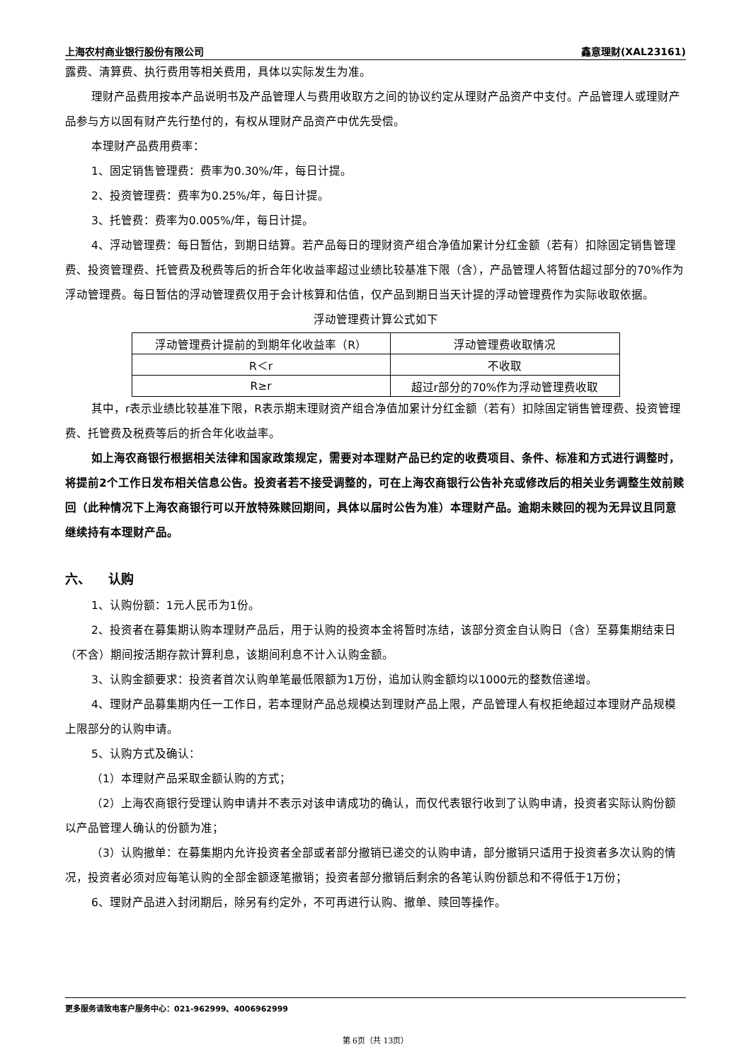上海农村商业银行股份有限公司 鑫意理财(XAL23161)
露费、清算费、执行费用等相关费用，具体以实际发生为准。
理财产品费用按本产品说明书及产品管理人与费用收取方之间的协议约定从理财产品资产中支付。产品管理人或理财产品参与方以固有财产先行垫付的，有权从理财产品资产中优先受偿。
本理财产品费用费率：
1、固定销售管理费：费率为0.30%/年，每日计提。
2、投资管理费：费率为0.25%/年，每日计提。
3、托管费：费率为0.005%/年，每日计提。
4、浮动管理费：每日暂估，到期日结算。若产品每日的理财资产组合净值加累计分红金额（若有）扣除固定销售管理费、投资管理费、托管费及税费等后的折合年化收益率超过业绩比较基准下限（含），产品管理人将暂估超过部分的70%作为浮动管理费。每日暂估的浮动管理费仅用于会计核算和估值，仅产品到期日当天计提的浮动管理费作为实际收取依据。
浮动管理费计算公式如下
| 浮动管理费计提前的到期年化收益率（R） | 浮动管理费收取情况 |
| R＜r | 不收取 |
| R≥r | 超过r部分的70%作为浮动管理费收取 |
其中，r表示业绩比较基准下限，R表示期末理财资产组合净值加累计分红金额（若有）扣除固定销售管理费、投资管理费、托管费及税费等后的折合年化收益率。
如上海农商银行根据相关法律和国家政策规定，需要对本理财产品已约定的收费项目、条件、标准和方式进行调整时，将提前2个工作日发布相关信息公告。投资者若不接受调整的，可在上海农商银行公告补充或修改后的相关业务调整生效前赎回（此种情况下上海农商银行可以开放特殊赎回期间，具体以届时公告为准）本理财产品。逾期未赎回的视为无异议且同意继续持有本理财产品。
六、 认购
1、认购份额：1元人民币为1份。
2、投资者在募集期认购本理财产品后，用于认购的投资本金将暂时冻结，该部分资金自认购日（含）至募集期结束日（不含）期间按活期存款计算利息，该期间利息不计入认购金额。
3、认购金额要求：投资者首次认购单笔最低限额为1万份，追加认购金额均以1000元的整数倍递增。
4、理财产品募集期内任一工作日，若本理财产品总规模达到理财产品上限，产品管理人有权拒绝超过本理财产品规模上限部分的认购申请。
5、认购方式及确认：
（1）本理财产品采取金额认购的方式；
（2）上海农商银行受理认购申请并不表示对该申请成功的确认，而仅代表银行收到了认购申请，投资者实际认购份额以产品管理人确认的份额为准；
（3）认购撤单：在募集期内允许投资者全部或者部分撤销已递交的认购申请，部分撤销只适用于投资者多次认购的情况，投资者必须对应每笔认购的全部金额逐笔撤销；投资者部分撤销后剩余的各笔认购份额总和不得低于1万份；
6、理财产品进入封闭期后，除另有约定外，不可再进行认购、撤单、赎回等操作。
更多服务请致电客户服务中心：021-962999、4006962999
第 6页（共 13页）